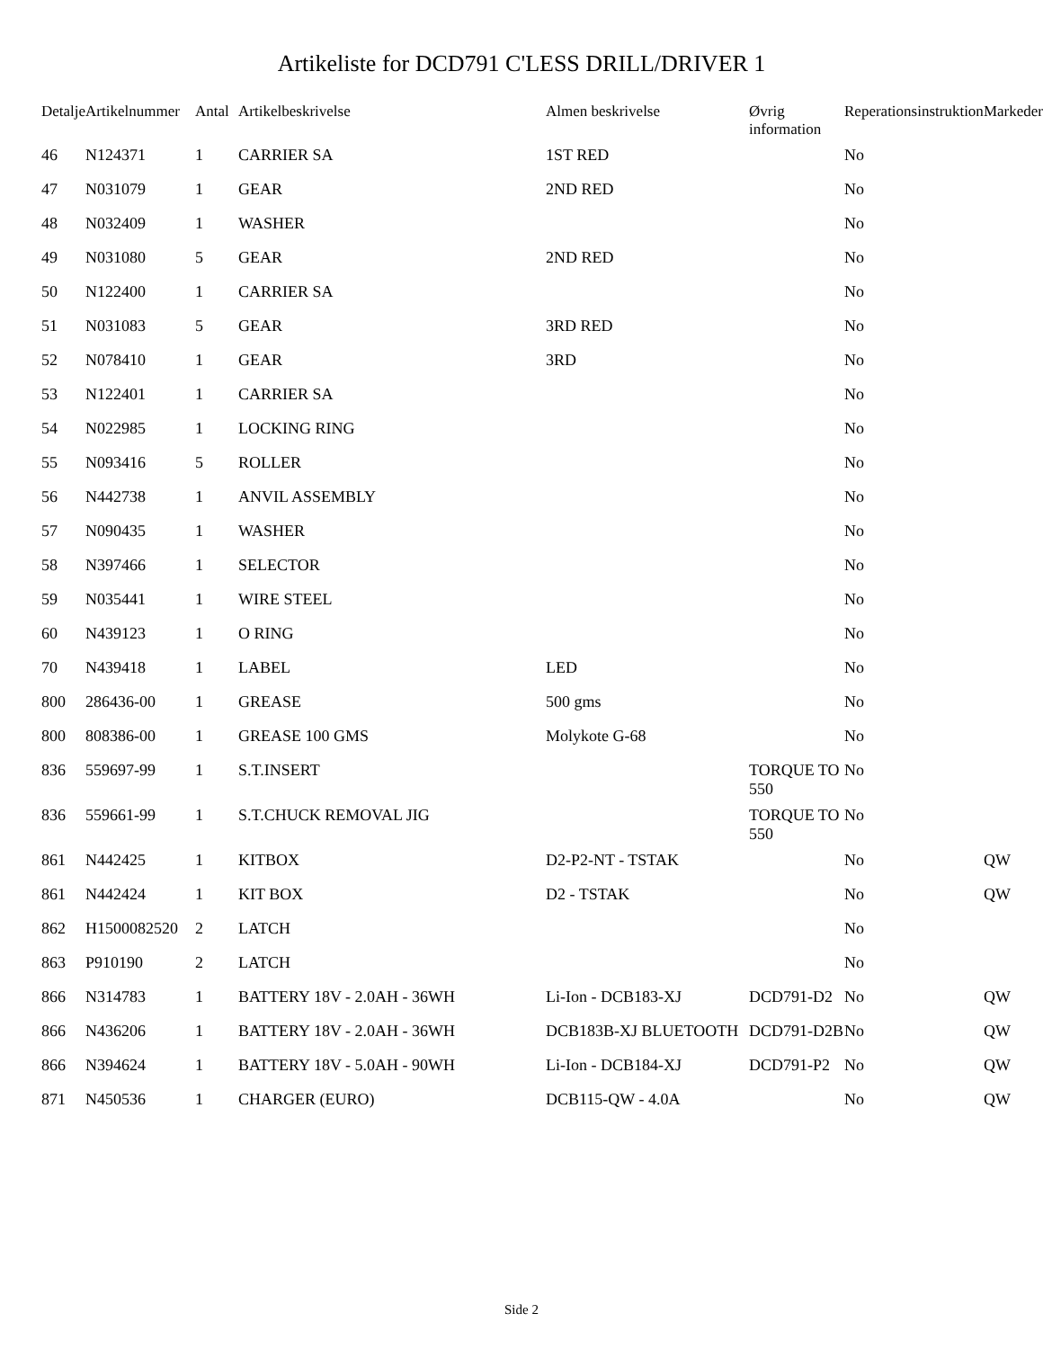Artikeliste for DCD791 C'LESS DRILL/DRIVER 1
| Detalje | Artikelnummer | Antal | Artikelbeskrivelse | Almen beskrivelse | Øvrig information | Reperationsinstruktion | Markeder |
| --- | --- | --- | --- | --- | --- | --- | --- |
| 46 | N124371 | 1 | CARRIER SA | 1ST RED | | No | |
| 47 | N031079 | 1 | GEAR | 2ND RED | | No | |
| 48 | N032409 | 1 | WASHER | | | No | |
| 49 | N031080 | 5 | GEAR | 2ND RED | | No | |
| 50 | N122400 | 1 | CARRIER SA | | | No | |
| 51 | N031083 | 5 | GEAR | 3RD RED | | No | |
| 52 | N078410 | 1 | GEAR | 3RD | | No | |
| 53 | N122401 | 1 | CARRIER SA | | | No | |
| 54 | N022985 | 1 | LOCKING RING | | | No | |
| 55 | N093416 | 5 | ROLLER | | | No | |
| 56 | N442738 | 1 | ANVIL ASSEMBLY | | | No | |
| 57 | N090435 | 1 | WASHER | | | No | |
| 58 | N397466 | 1 | SELECTOR | | | No | |
| 59 | N035441 | 1 | WIRE STEEL | | | No | |
| 60 | N439123 | 1 | O RING | | | No | |
| 70 | N439418 | 1 | LABEL | LED | | No | |
| 800 | 286436-00 | 1 | GREASE | 500 gms | | No | |
| 800 | 808386-00 | 1 | GREASE 100 GMS | Molykote G-68 | | No | |
| 836 | 559697-99 | 1 | S.T.INSERT | | TORQUE TO 550 | No | |
| 836 | 559661-99 | 1 | S.T.CHUCK REMOVAL JIG | | TORQUE TO 550 | No | |
| 861 | N442425 | 1 | KITBOX | D2-P2-NT - TSTAK | | No | QW |
| 861 | N442424 | 1 | KIT BOX | D2 - TSTAK | | No | QW |
| 862 | H1500082520 | 2 | LATCH | | | No | |
| 863 | P910190 | 2 | LATCH | | | No | |
| 866 | N314783 | 1 | BATTERY 18V - 2.0AH - 36WH | Li-Ion - DCB183-XJ | DCD791-D2 | No | QW |
| 866 | N436206 | 1 | BATTERY 18V - 2.0AH - 36WH | DCB183B-XJ BLUETOOTH | DCD791-D2B | No | QW |
| 866 | N394624 | 1 | BATTERY 18V - 5.0AH - 90WH | Li-Ion - DCB184-XJ | DCD791-P2 | No | QW |
| 871 | N450536 | 1 | CHARGER (EURO) | DCB115-QW - 4.0A | | No | QW |
Side 2